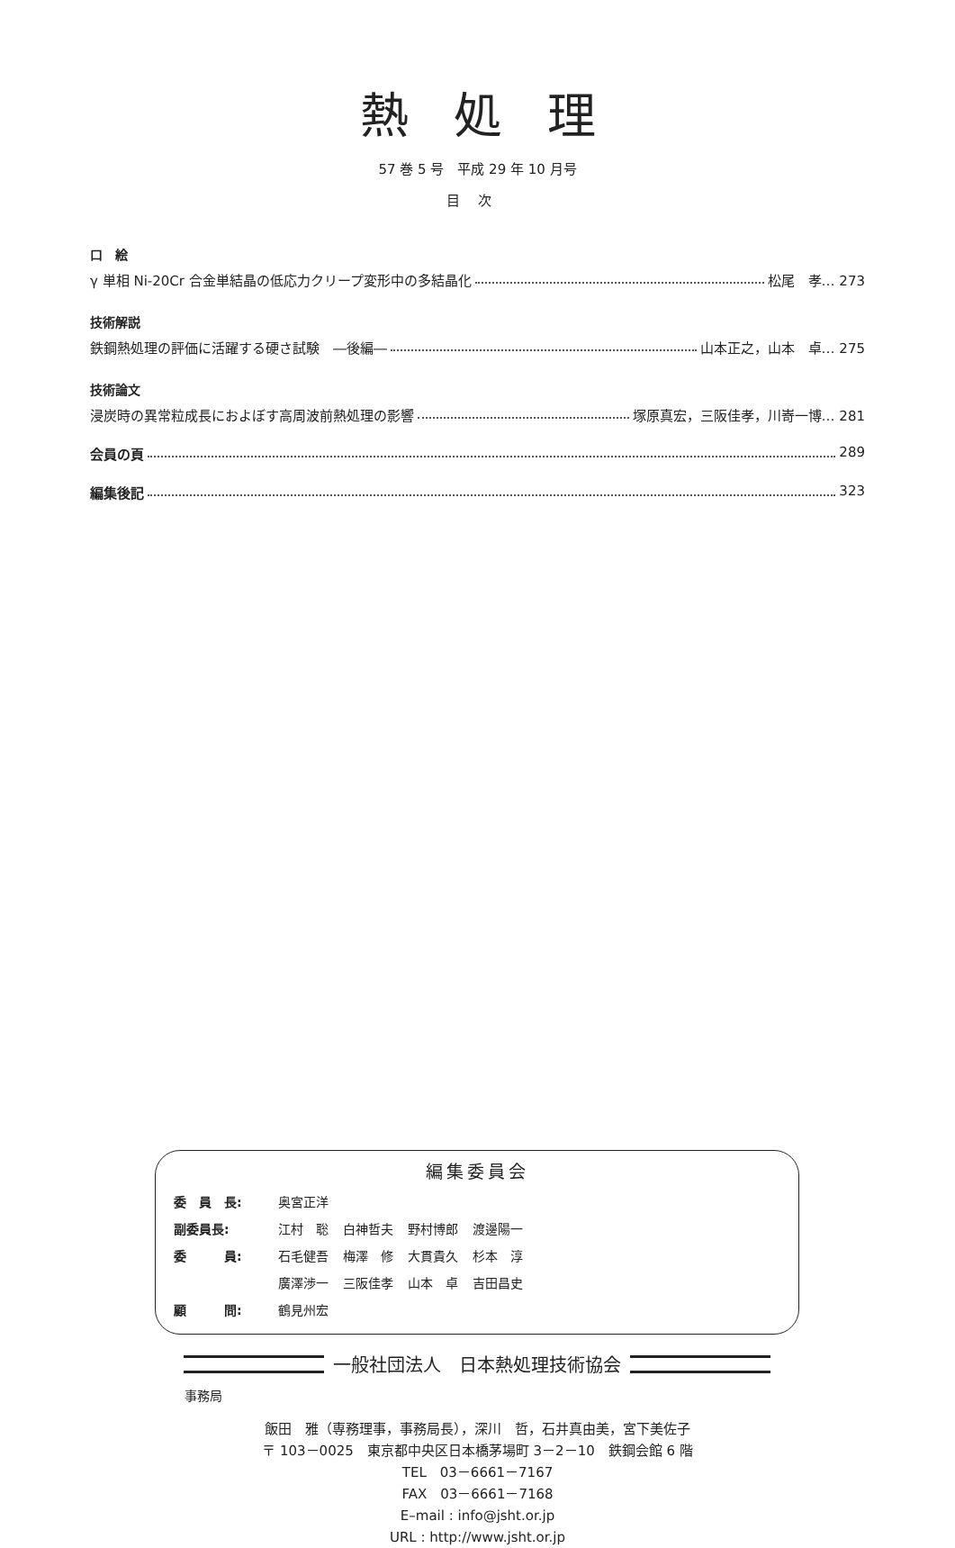熱処理
57 巻 5 号　平成 29 年 10 月号
目次
口　絵
γ 単相 Ni-20Cr 合金単結晶の低応力クリープ変形中の多結晶化 松尾　孝… 273
技術解説
鉄鋼熱処理の評価に活躍する硬さ試験　―後編― 山本正之，山本　卓… 275
技術論文
浸炭時の異常粒成長におよぼす高周波前熱処理の影響 塚原真宏，三阪佳孝，川嵜一博… 281
会員の頁 289
編集後記 323
編集委員会
| 委 員 長: | 奥宮正洋 | | | |
| 副委員長: | 江村 聡 | 白神哲夫 | 野村博郎 | 渡邊陽一 |
| 委 員: | 石毛健吾 | 梅澤 修 | 大貫貴久 | 杉本 淳 |
| | 廣澤渉一 | 三阪佳孝 | 山本 卓 | 吉田昌史 |
| 顧 問: | 鶴見州宏 | | | |
一般社団法人　日本熱処理技術協会
事務局
飯田　雅（専務理事，事務局長），深川　哲，石井真由美，宮下美佐子
〒 103－0025　東京都中央区日本橋茅場町 3－2－10　鉄鋼会館 6 階
TEL　03－6661－7167
FAX　03－6661－7168
E–mail : info@jsht.or.jp
URL : http://www.jsht.or.jp